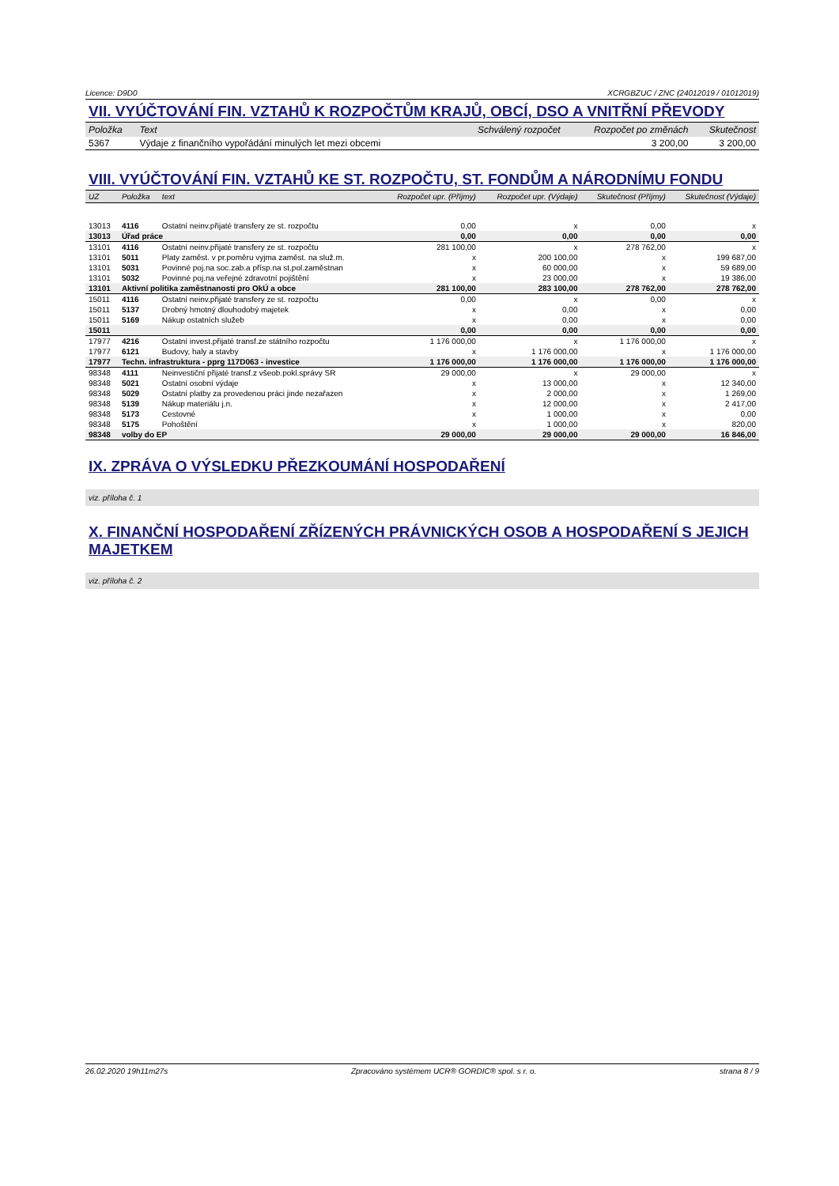Licence: D9D0 XCRGBZUC / ZNC (24012019 / 01012019)
VII. VYÚČTOVÁNÍ FIN. VZTAHŮ K ROZPOČTŮM KRAJŮ, OBCÍ, DSO A VNITŘNÍ PŘEVODY
| Položka | Text | Schválený rozpočet | Rozpočet po změnách | Skutečnost |
| --- | --- | --- | --- | --- |
| 5367 | Výdaje z finančního vypořádání minulých let mezi obcemi | | 3 200,00 | 3 200,00 |
VIII. VYÚČTOVÁNÍ FIN. VZTAHŮ KE ST. ROZPOČTU, ST. FONDŮM A NÁRODNÍMU FONDU
| UZ | Položka | text | Rozpočet upr. (Příjmy) | Rozpočet upr. (Výdaje) | Skutečnost (Příjmy) | Skutečnost (Výdaje) |
| --- | --- | --- | --- | --- | --- | --- |
| 13013 | 4116 | Ostatní neinv.přijaté transfery ze st. rozpočtu | 0,00 | x | 0,00 | x |
| 13013 | Úřad práce | | 0,00 | 0,00 | 0,00 | 0,00 |
| 13101 | 4116 | Ostatní neinv.přijaté transfery ze st. rozpočtu | 281 100,00 | x | 278 762,00 | x |
| 13101 | 5011 | Platy zaměst. v pr.poměru vyjma zaměst. na služ.m. | x | 200 100,00 | x | 199 687,00 |
| 13101 | 5031 | Povinné poj.na soc.zab.a přísp.na st.pol.zaměstnan | x | 60 000,00 | x | 59 689,00 |
| 13101 | 5032 | Povinné poj.na veřejné zdravotní pojištění | x | 23 000,00 | x | 19 386,00 |
| 13101 | Aktivní politika zaměstnanosti pro OkÚ a obce | | 281 100,00 | 283 100,00 | 278 762,00 | 278 762,00 |
| 15011 | 4116 | Ostatní neinv.přijaté transfery ze st. rozpočtu | 0,00 | x | 0,00 | x |
| 15011 | 5137 | Drobný hmotný dlouhodobý majetek | x | 0,00 | x | 0,00 |
| 15011 | 5169 | Nákup ostatních služeb | x | 0,00 | x | 0,00 |
| 15011 | | | 0,00 | 0,00 | 0,00 | 0,00 |
| 17977 | 4216 | Ostatní invest.přijaté transf.ze státního rozpočtu | 1 176 000,00 | x | 1 176 000,00 | x |
| 17977 | 6121 | Budovy, haly a stavby | x | 1 176 000,00 | x | 1 176 000,00 |
| 17977 | Techn. infrastruktura - pprg 117D063 - investice | | 1 176 000,00 | 1 176 000,00 | 1 176 000,00 | 1 176 000,00 |
| 98348 | 4111 | Neinvestiční přijaté transf.z všeob.pokl.správy SR | 29 000,00 | x | 29 000,00 | x |
| 98348 | 5021 | Ostatní osobní výdaje | x | 13 000,00 | x | 12 340,00 |
| 98348 | 5029 | Ostatní platby za provedenou práci jinde nezařazen | x | 2 000,00 | x | 1 269,00 |
| 98348 | 5139 | Nákup materiálu j.n. | x | 12 000,00 | x | 2 417,00 |
| 98348 | 5173 | Cestovné | x | 1 000,00 | x | 0,00 |
| 98348 | 5175 | Pohoštění | x | 1 000,00 | x | 820,00 |
| 98348 | volby do EP | | 29 000,00 | 29 000,00 | 29 000,00 | 16 846,00 |
IX. ZPRÁVA O VÝSLEDKU PŘEZKOUMÁNÍ HOSPODAŘENÍ
viz. příloha č. 1
X. FINANČNÍ HOSPODAŘENÍ ZŘÍZENÝCH PRÁVNICKÝCH OSOB A HOSPODAŘENÍ S JEJICH MAJETKEM
viz. příloha č. 2
26.02.2020 19h11m27s Zpracováno systémem UCR® GORDIC® spol. s r. o. strana 8 / 9